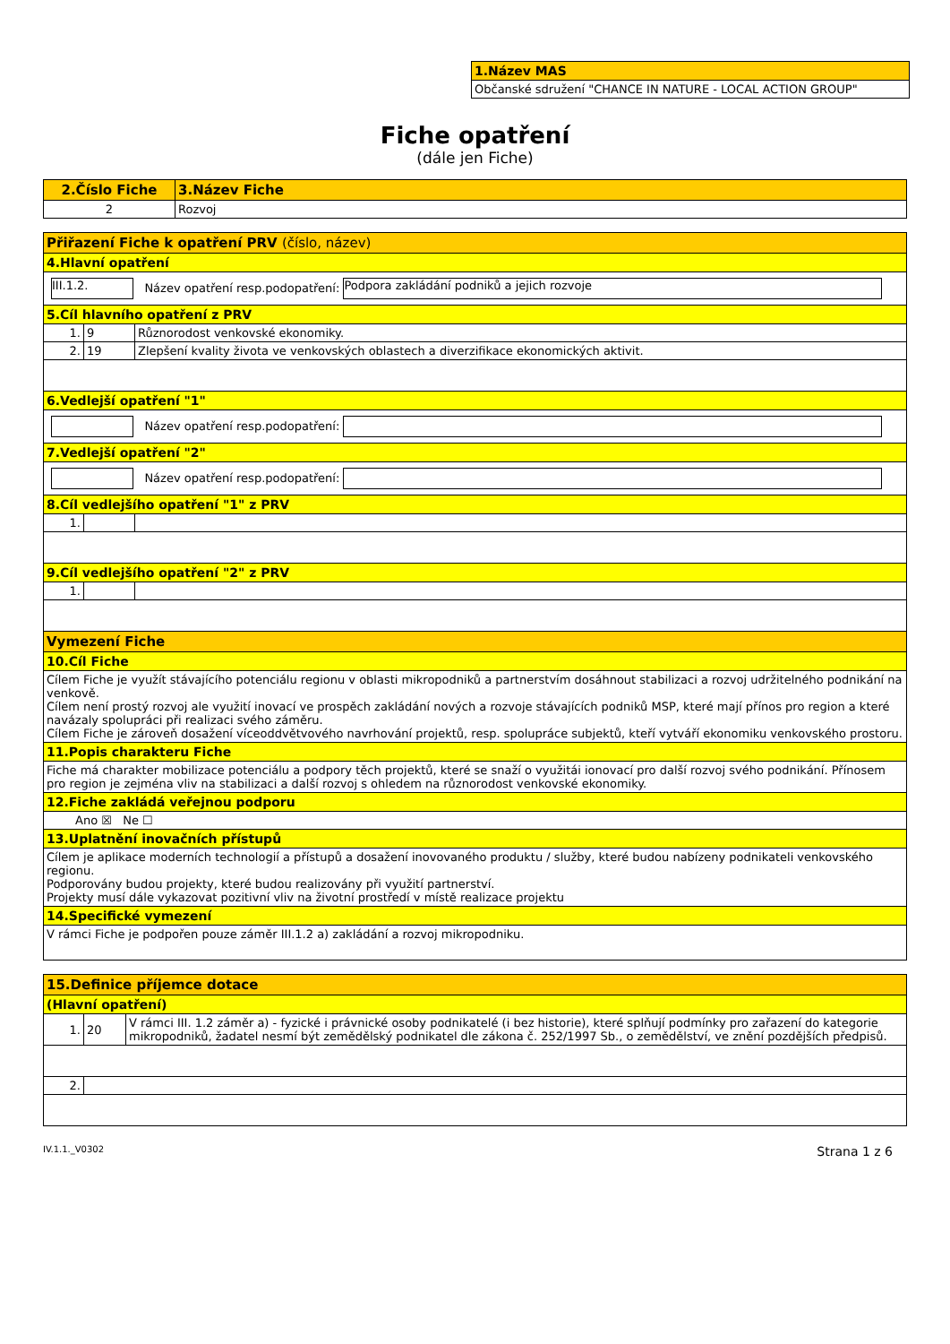| 1.Název MAS |
| Občanské sdružení "CHANCE IN NATURE - LOCAL ACTION GROUP" |
Fiche opatření
(dále jen Fiche)
| 2.Číslo Fiche | 3.Název Fiche |
| --- | --- |
| 2 | Rozvoj |
| Přiřazení Fiche k opatření PRV (číslo, název) | | |
| 4.Hlavní opatření | | |
| III.1.2. Název opatření resp.podopatření: Podpora zakládání podniků a jejich rozvoje | | |
| 5.Cíl hlavního opatření z PRV | | |
| 1. | 9 | Různorodost venkovské ekonomiky. |
| 2. | 19 | Zlepšení kvality života ve venkovských oblastech a diverzifikace ekonomických aktivit. |
| 6.Vedlejší opatření "1" | | |
| Název opatření resp.podopatření: | | |
| 7.Vedlejší opatření "2" | | |
| Název opatření resp.podopatření: | | |
| 8.Cíl vedlejšího opatření "1" z PRV | | |
| 1. | | |
| 9.Cíl vedlejšího opatření "2" z PRV | | |
| 1. | | |
| Vymezení Fiche | | |
| 10.Cíl Fiche | | |
| Cílem Fiche je využít stávajícího potenciálu regionu v oblasti mikropodniků a partnerstvím dosáhnout stabilizaci a rozvoj udržitelného podnikání na venkově. Cílem není prostý rozvoj ale využití inovací ve prospěch zakládání nových a rozvoje stávajících podniků MSP, které mají přínos pro region a které navázaly spolupráci při realizaci svého záměru. Cílem Fiche je zároveň dosažení víceoddvětvového navrhování projektů, resp. spolupráce subjektů, kteří vytváří ekonomiku venkovského prostoru. | | |
| 11.Popis charakteru Fiche | | |
| Fiche má charakter mobilizace potenciálu a podpory těch projektů, které se snaží o využitái ionovací pro další rozvoj svého podnikání. Přínosem pro region je zejména vliv na stabilizaci a další rozvoj s ohledem na různorodost venkovské ekonomiky. | | |
| 12.Fiche zakládá veřejnou podporu | | |
| Ano ☒ Ne ☐ | | |
| 13.Uplatnění inovačních přístupů | | |
| Cílem je aplikace moderních technologií a přístupů a dosažení inovovaného produktu / služby, které budou nabízeny podnikateli venkovského regionu. Podporovány budou projekty, které budou realizovány při využití partnerství. Projekty musí dále vykazovat pozitivní vliv na životní prostředí v místě realizace projektu | | |
| 14.Specifické vymezení | | |
| V rámci Fiche je podpořen pouze záměr III.1.2 a) zakládání a rozvoj mikropodniku. | | |
| 15.Definice příjemce dotace | | |
| (Hlavní opatření) | | |
| 1. | 20 | V rámci III. 1.2 záměr a) - fyzické i právnické osoby podnikatelé (i bez historie), které splňují podmínky pro zařazení do kategorie mikropodniků, žadatel nesmí být zemědělský podnikatel dle zákona č. 252/1997 Sb., o zemědělství, ve znění pozdějších předpisů. |
| 2. | | |
IV.1.1._V0302 Strana 1 z 6